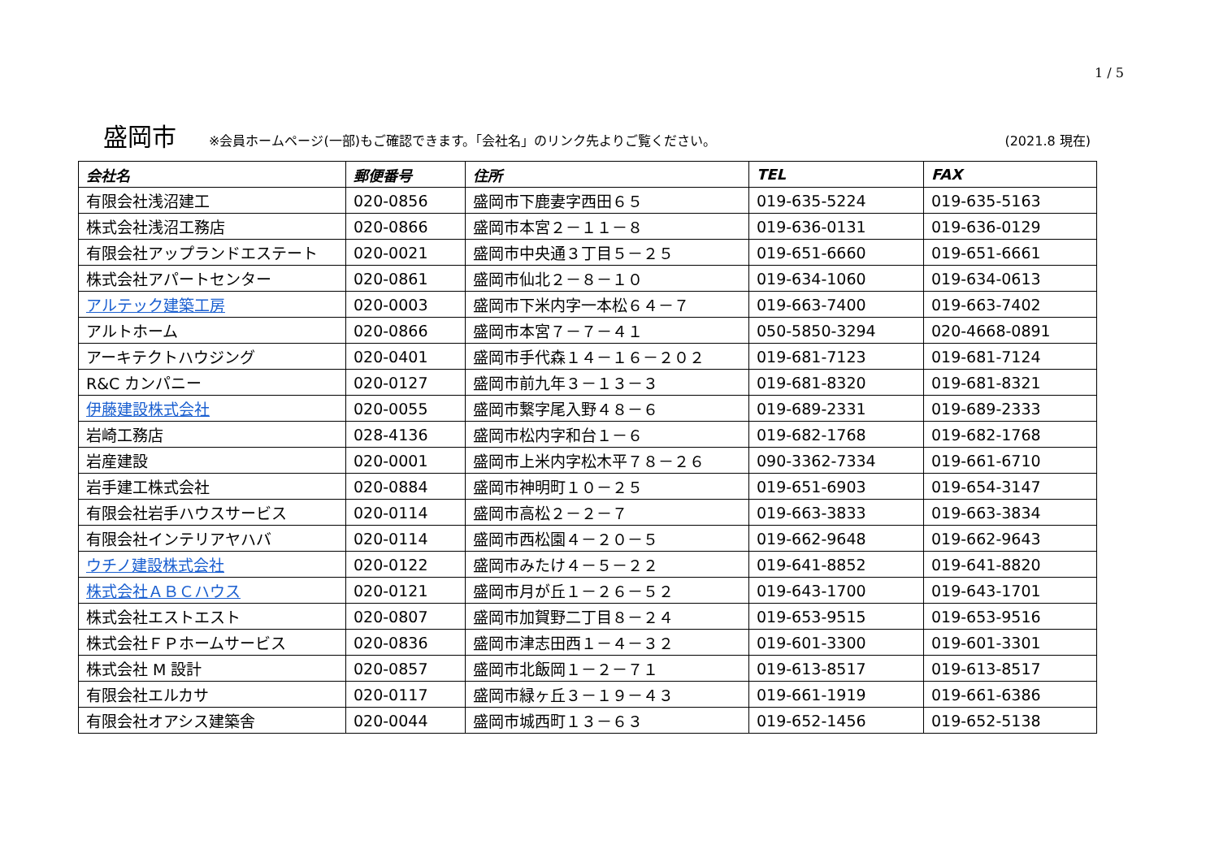1 / 5
盛岡市 ※会員ホームページ(一部)もご確認できます。「会社名」のリンク先よりご覧ください。 (2021.8 現在)
| 会社名 | 郵便番号 | 住所 | TEL | FAX |
| --- | --- | --- | --- | --- |
| 有限会社浅沼建工 | 020-0856 | 盛岡市下鹿妻字西田６５ | 019-635-5224 | 019-635-5163 |
| 株式会社浅沼工務店 | 020-0866 | 盛岡市本宮２－１１－８ | 019-636-0131 | 019-636-0129 |
| 有限会社アップランドエステート | 020-0021 | 盛岡市中央通３丁目５－２５ | 019-651-6660 | 019-651-6661 |
| 株式会社アパートセンター | 020-0861 | 盛岡市仙北２－８－１０ | 019-634-1060 | 019-634-0613 |
| アルテック建築工房 | 020-0003 | 盛岡市下米内字一本松６４－７ | 019-663-7400 | 019-663-7402 |
| アルトホーム | 020-0866 | 盛岡市本宮７－７－４１ | 050-5850-3294 | 020-4668-0891 |
| アーキテクトハウジング | 020-0401 | 盛岡市手代森１４－１６－２０２ | 019-681-7123 | 019-681-7124 |
| R&C カンパニー | 020-0127 | 盛岡市前九年３－１３－３ | 019-681-8320 | 019-681-8321 |
| 伊藤建設株式会社 | 020-0055 | 盛岡市繋字尾入野４８－６ | 019-689-2331 | 019-689-2333 |
| 岩崎工務店 | 028-4136 | 盛岡市松内字和台１－６ | 019-682-1768 | 019-682-1768 |
| 岩産建設 | 020-0001 | 盛岡市上米内字松木平７８－２６ | 090-3362-7334 | 019-661-6710 |
| 岩手建工株式会社 | 020-0884 | 盛岡市神明町１０－２５ | 019-651-6903 | 019-654-3147 |
| 有限会社岩手ハウスサービス | 020-0114 | 盛岡市高松２－２－７ | 019-663-3833 | 019-663-3834 |
| 有限会社インテリアヤハバ | 020-0114 | 盛岡市西松園４－２０－５ | 019-662-9648 | 019-662-9643 |
| ウチノ建設株式会社 | 020-0122 | 盛岡市みたけ４－５－２２ | 019-641-8852 | 019-641-8820 |
| 株式会社ＡＢＣハウス | 020-0121 | 盛岡市月が丘１－２６－５２ | 019-643-1700 | 019-643-1701 |
| 株式会社エストエスト | 020-0807 | 盛岡市加賀野二丁目８－２４ | 019-653-9515 | 019-653-9516 |
| 株式会社ＦＰホームサービス | 020-0836 | 盛岡市津志田西１－４－３２ | 019-601-3300 | 019-601-3301 |
| 株式会社 M 設計 | 020-0857 | 盛岡市北飯岡１－２－７１ | 019-613-8517 | 019-613-8517 |
| 有限会社エルカサ | 020-0117 | 盛岡市緑ヶ丘３－１９－４３ | 019-661-1919 | 019-661-6386 |
| 有限会社オアシス建築舎 | 020-0044 | 盛岡市城西町１３－６３ | 019-652-1456 | 019-652-5138 |